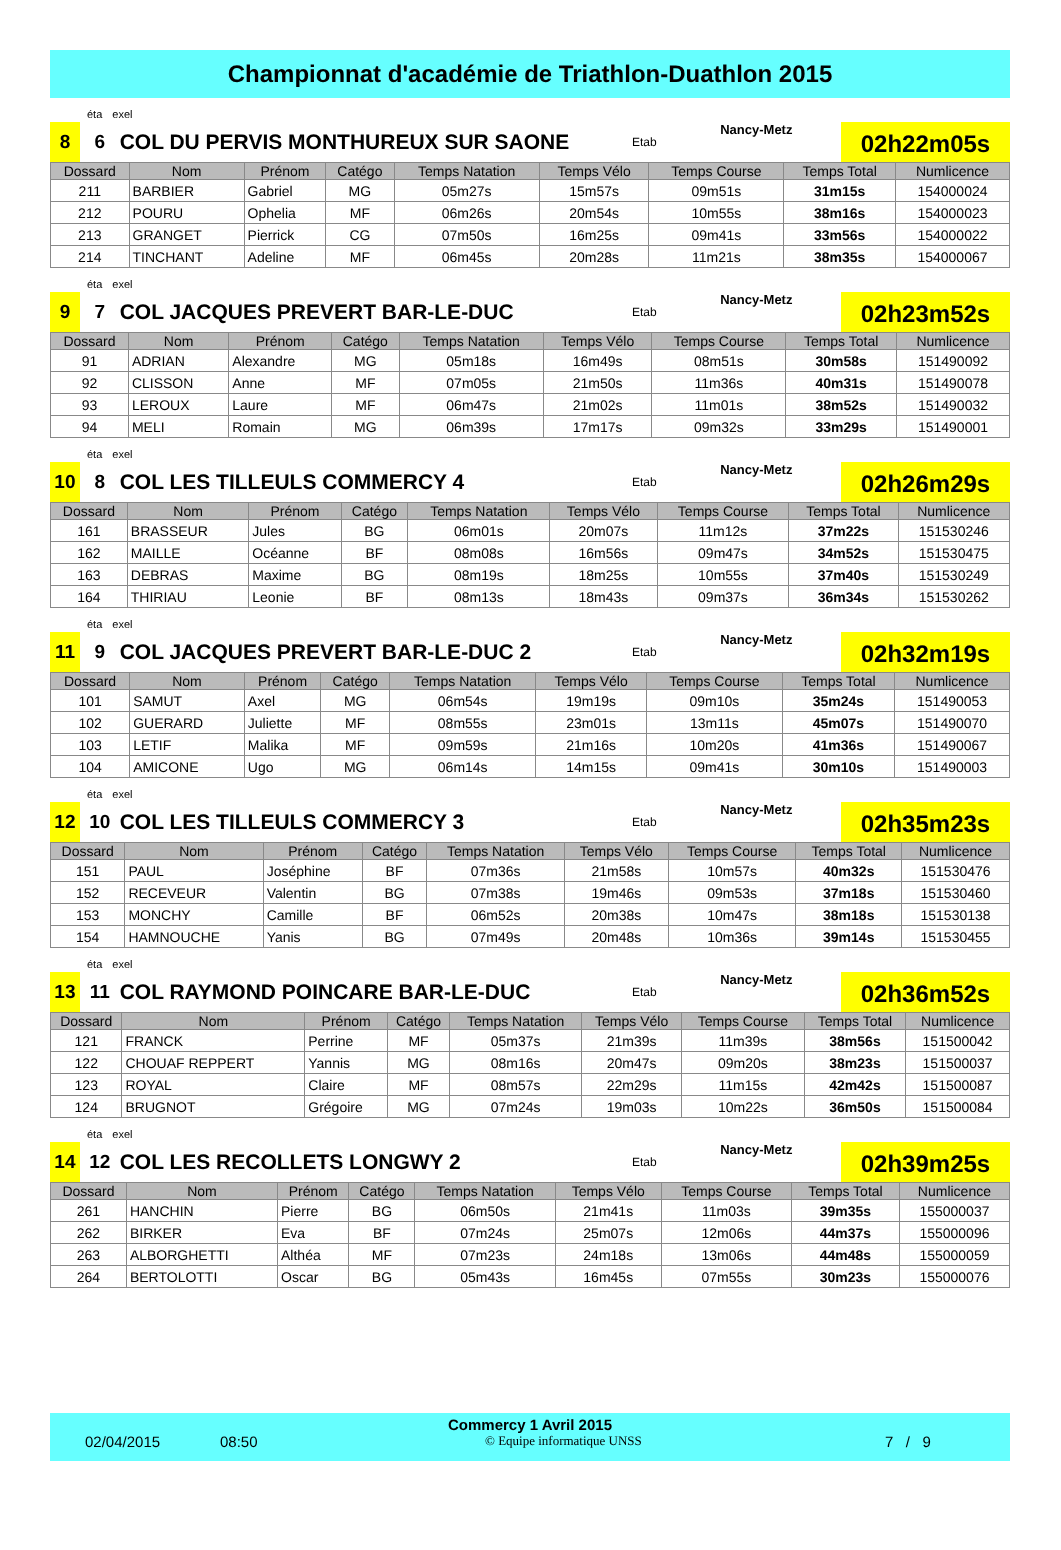Championnat d'académie de Triathlon-Duathlon 2015
éta exel
8
6
COL DU PERVIS MONTHUREUX SUR SAONE
Etab
Nancy-Metz
02h22m05s
| Dossard | Nom | Prénom | Catégo | Temps Natation | Temps Vélo | Temps Course | Temps Total | Numlicence |
| --- | --- | --- | --- | --- | --- | --- | --- | --- |
| 211 | BARBIER | Gabriel | MG | 05m27s | 15m57s | 09m51s | 31m15s | 154000024 |
| 212 | POURU | Ophelia | MF | 06m26s | 20m54s | 10m55s | 38m16s | 154000023 |
| 213 | GRANGET | Pierrick | CG | 07m50s | 16m25s | 09m41s | 33m56s | 154000022 |
| 214 | TINCHANT | Adeline | MF | 06m45s | 20m28s | 11m21s | 38m35s | 154000067 |
éta exel
9
7
COL JACQUES PREVERT BAR-LE-DUC
Etab
Nancy-Metz
02h23m52s
| Dossard | Nom | Prénom | Catégo | Temps Natation | Temps Vélo | Temps Course | Temps Total | Numlicence |
| --- | --- | --- | --- | --- | --- | --- | --- | --- |
| 91 | ADRIAN | Alexandre | MG | 05m18s | 16m49s | 08m51s | 30m58s | 151490092 |
| 92 | CLISSON | Anne | MF | 07m05s | 21m50s | 11m36s | 40m31s | 151490078 |
| 93 | LEROUX | Laure | MF | 06m47s | 21m02s | 11m01s | 38m52s | 151490032 |
| 94 | MELI | Romain | MG | 06m39s | 17m17s | 09m32s | 33m29s | 151490001 |
éta exel
10
8
COL LES TILLEULS COMMERCY 4
Etab
Nancy-Metz
02h26m29s
| Dossard | Nom | Prénom | Catégo | Temps Natation | Temps Vélo | Temps Course | Temps Total | Numlicence |
| --- | --- | --- | --- | --- | --- | --- | --- | --- |
| 161 | BRASSEUR | Jules | BG | 06m01s | 20m07s | 11m12s | 37m22s | 151530246 |
| 162 | MAILLE | Océanne | BF | 08m08s | 16m56s | 09m47s | 34m52s | 151530475 |
| 163 | DEBRAS | Maxime | BG | 08m19s | 18m25s | 10m55s | 37m40s | 151530249 |
| 164 | THIRIAU | Leonie | BF | 08m13s | 18m43s | 09m37s | 36m34s | 151530262 |
éta exel
11
9
COL JACQUES PREVERT BAR-LE-DUC 2
Etab
Nancy-Metz
02h32m19s
| Dossard | Nom | Prénom | Catégo | Temps Natation | Temps Vélo | Temps Course | Temps Total | Numlicence |
| --- | --- | --- | --- | --- | --- | --- | --- | --- |
| 101 | SAMUT | Axel | MG | 06m54s | 19m19s | 09m10s | 35m24s | 151490053 |
| 102 | GUERARD | Juliette | MF | 08m55s | 23m01s | 13m11s | 45m07s | 151490070 |
| 103 | LETIF | Malika | MF | 09m59s | 21m16s | 10m20s | 41m36s | 151490067 |
| 104 | AMICONE | Ugo | MG | 06m14s | 14m15s | 09m41s | 30m10s | 151490003 |
éta exel
12
10
COL LES TILLEULS COMMERCY 3
Etab
Nancy-Metz
02h35m23s
| Dossard | Nom | Prénom | Catégo | Temps Natation | Temps Vélo | Temps Course | Temps Total | Numlicence |
| --- | --- | --- | --- | --- | --- | --- | --- | --- |
| 151 | PAUL | Joséphine | BF | 07m36s | 21m58s | 10m57s | 40m32s | 151530476 |
| 152 | RECEVEUR | Valentin | BG | 07m38s | 19m46s | 09m53s | 37m18s | 151530460 |
| 153 | MONCHY | Camille | BF | 06m52s | 20m38s | 10m47s | 38m18s | 151530138 |
| 154 | HAMNOUCHE | Yanis | BG | 07m49s | 20m48s | 10m36s | 39m14s | 151530455 |
éta exel
13
11
COL RAYMOND POINCARE BAR-LE-DUC
Etab
Nancy-Metz
02h36m52s
| Dossard | Nom | Prénom | Catégo | Temps Natation | Temps Vélo | Temps Course | Temps Total | Numlicence |
| --- | --- | --- | --- | --- | --- | --- | --- | --- |
| 121 | FRANCK | Perrine | MF | 05m37s | 21m39s | 11m39s | 38m56s | 151500042 |
| 122 | CHOUAF REPPERT | Yannis | MG | 08m16s | 20m47s | 09m20s | 38m23s | 151500037 |
| 123 | ROYAL | Claire | MF | 08m57s | 22m29s | 11m15s | 42m42s | 151500087 |
| 124 | BRUGNOT | Grégoire | MG | 07m24s | 19m03s | 10m22s | 36m50s | 151500084 |
éta exel
14
12
COL LES RECOLLETS LONGWY 2
Etab
Nancy-Metz
02h39m25s
| Dossard | Nom | Prénom | Catégo | Temps Natation | Temps Vélo | Temps Course | Temps Total | Numlicence |
| --- | --- | --- | --- | --- | --- | --- | --- | --- |
| 261 | HANCHIN | Pierre | BG | 06m50s | 21m41s | 11m03s | 39m35s | 155000037 |
| 262 | BIRKER | Eva | BF | 07m24s | 25m07s | 12m06s | 44m37s | 155000096 |
| 263 | ALBORGHETTI | Althéa | MF | 07m23s | 24m18s | 13m06s | 44m48s | 155000059 |
| 264 | BERTOLOTTI | Oscar | BG | 05m43s | 16m45s | 07m55s | 30m23s | 155000076 |
Commercy 1 Avril 2015
02/04/2015 08:50 © Equipe informatique UNSS 7 / 9